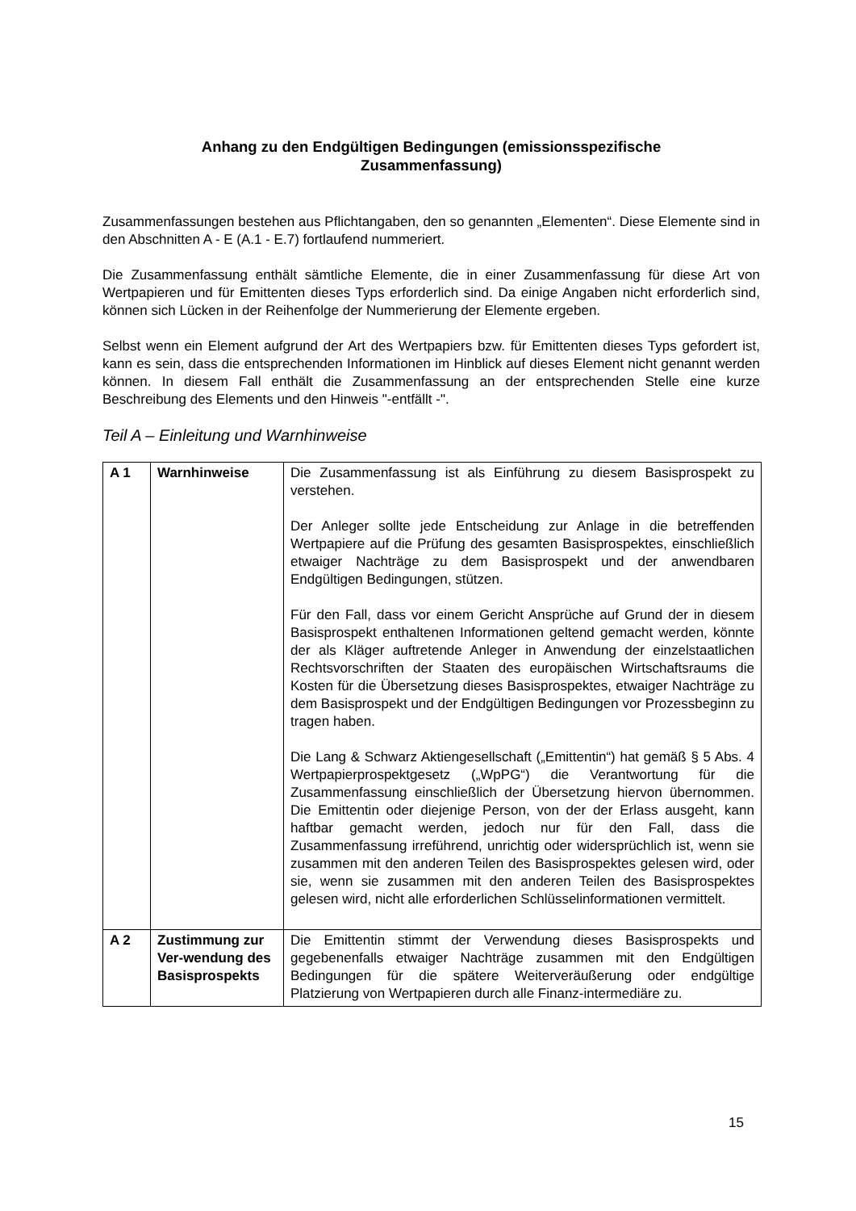Anhang zu den Endgültigen Bedingungen (emissionsspezifische
Zusammenfassung)
Zusammenfassungen bestehen aus Pflichtangaben, den so genannten „Elementen“. Diese Elemente sind in den Abschnitten A - E (A.1 - E.7) fortlaufend nummeriert.
Die Zusammenfassung enthält sämtliche Elemente, die in einer Zusammenfassung für diese Art von Wertpapieren und für Emittenten dieses Typs erforderlich sind. Da einige Angaben nicht erforderlich sind, können sich Lücken in der Reihenfolge der Nummerierung der Elemente ergeben.
Selbst wenn ein Element aufgrund der Art des Wertpapiers bzw. für Emittenten dieses Typs gefordert ist, kann es sein, dass die entsprechenden Informationen im Hinblick auf dieses Element nicht genannt werden können. In diesem Fall enthält die Zusammenfassung an der entsprechenden Stelle eine kurze Beschreibung des Elements und den Hinweis "-entfällt -".
Teil A – Einleitung und Warnhinweise
| A 1 | Warnhinweise | Die Zusammenfassung ist als Einführung zu diesem Basisprospekt zu verstehen. Der Anleger sollte jede Entscheidung zur Anlage in die betreffenden Wertpapiere auf die Prüfung des gesamten Basisprospektes, einschließlich etwaiger Nachträge zu dem Basisprospekt und der anwendbaren Endgültigen Bedingungen, stützen. Für den Fall, dass vor einem Gericht Ansprüche auf Grund der in diesem Basisprospekt enthaltenen Informationen geltend gemacht werden, könnte der als Kläger auftretende Anleger in Anwendung der einzelstaatlichen Rechtsvorschriften der Staaten des europäischen Wirtschaftsraums die Kosten für die Übersetzung dieses Basisprospektes, etwaiger Nachträge zu dem Basisprospekt und der Endgültigen Bedingungen vor Prozessbeginn zu tragen haben. Die Lang & Schwarz Aktiengesellschaft („Emittentin“) hat gemäß § 5 Abs. 4 Wertpapierprospektgesetz („WpPG“) die Verantwortung für die Zusammenfassung einschließlich der Übersetzung hiervon übernommen. Die Emittentin oder diejenige Person, von der der Erlass ausgeht, kann haftbar gemacht werden, jedoch nur für den Fall, dass die Zusammenfassung irreführend, unrichtig oder widersprüchlich ist, wenn sie zusammen mit den anderen Teilen des Basisprospektes gelesen wird, oder sie, wenn sie zusammen mit den anderen Teilen des Basisprospektes gelesen wird, nicht alle erforderlichen Schlüsselinformationen vermittelt. |
| A 2 | Zustimmung zur Ver-wendung des Basisprospekts | Die Emittentin stimmt der Verwendung dieses Basisprospekts und gegebenenfalls etwaiger Nachträge zusammen mit den Endgültigen Bedingungen für die spätere Weiterveräußerung oder endgültige Platzierung von Wertpapieren durch alle Finanz-intermediäre zu. |
15